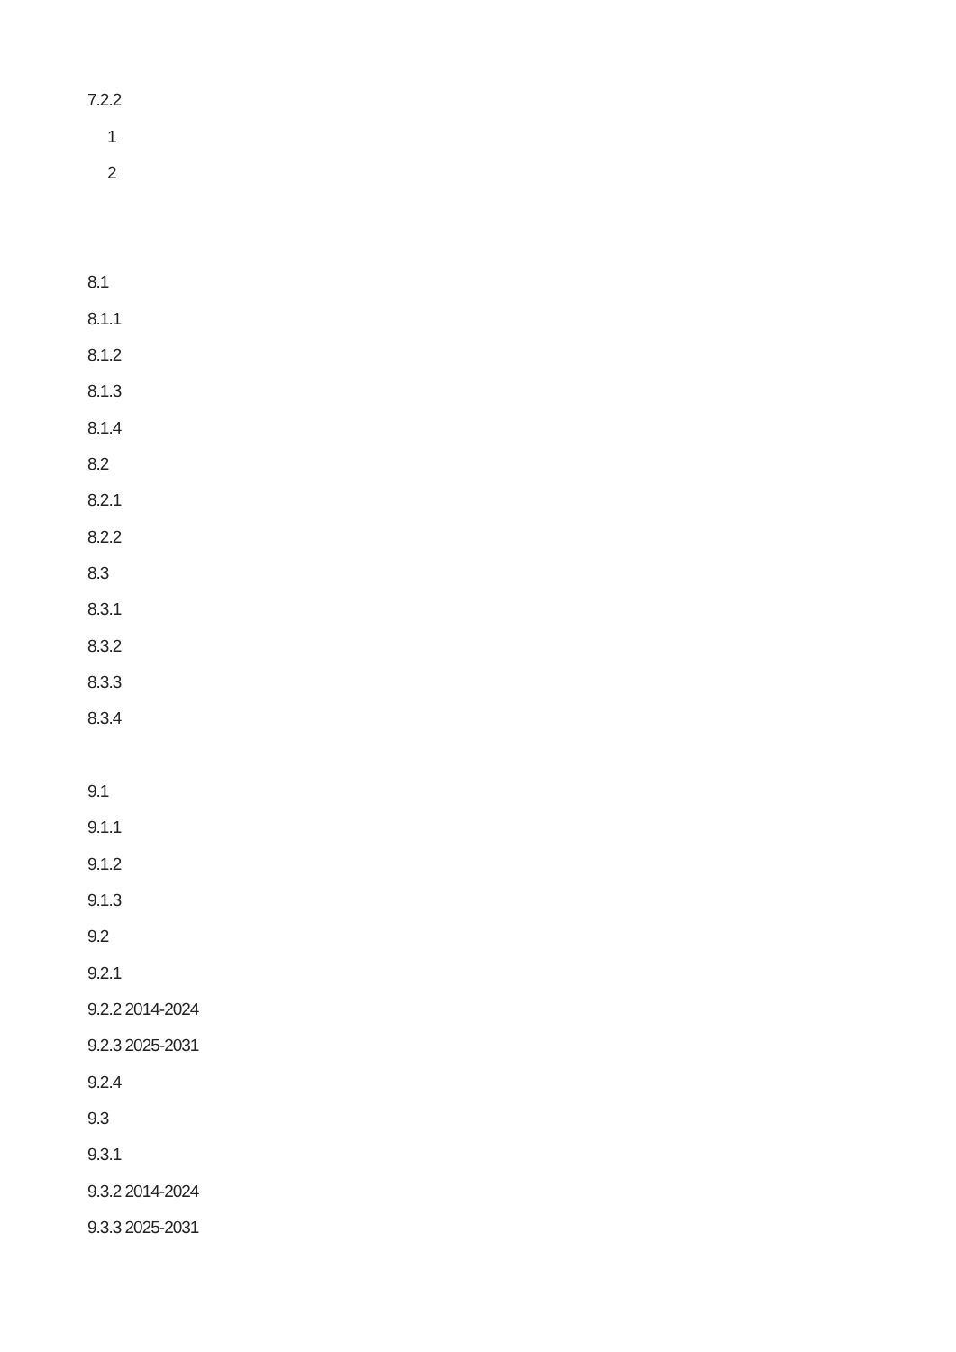7.2.2
1
2
8.1
8.1.1
8.1.2
8.1.3
8.1.4
8.2
8.2.1
8.2.2
8.3
8.3.1
8.3.2
8.3.3
8.3.4
9.1
9.1.1
9.1.2
9.1.3
9.2
9.2.1
9.2.2 2014-2024
9.2.3 2025-2031
9.2.4
9.3
9.3.1
9.3.2 2014-2024
9.3.3 2025-2031